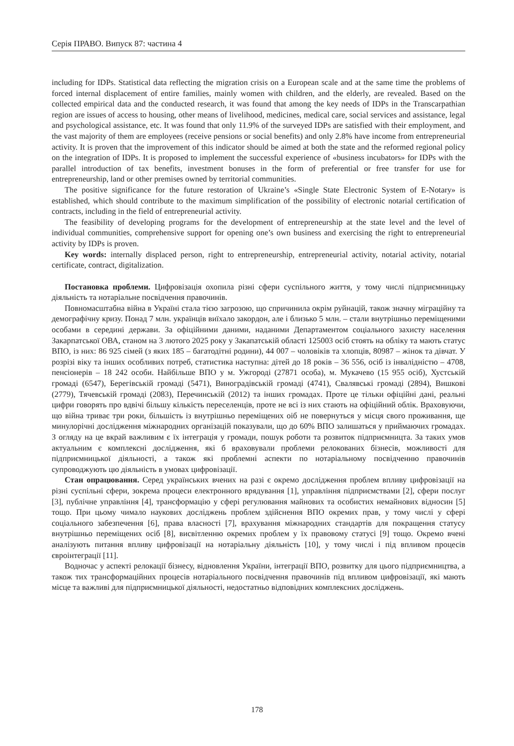Серія ПРАВО. Випуск 87: частина 4
including for IDPs. Statistical data reflecting the migration crisis on a European scale and at the same time the problems of forced internal displacement of entire families, mainly women with children, and the elderly, are revealed. Based on the collected empirical data and the conducted research, it was found that among the key needs of IDPs in the Transcarpathian region are issues of access to housing, other means of livelihood, medicines, medical care, social services and assistance, legal and psychological assistance, etc. It was found that only 11.9% of the surveyed IDPs are satisfied with their employment, and the vast majority of them are employees (receive pensions or social benefits) and only 2.8% have income from entrepreneurial activity. It is proven that the improvement of this indicator should be aimed at both the state and the reformed regional policy on the integration of IDPs. It is proposed to implement the successful experience of «business incubators» for IDPs with the parallel introduction of tax benefits, investment bonuses in the form of preferential or free transfer for use for entrepreneurship, land or other premises owned by territorial communities.
The positive significance for the future restoration of Ukraine’s «Single State Electronic System of E-Notary» is established, which should contribute to the maximum simplification of the possibility of electronic notarial certification of contracts, including in the field of entrepreneurial activity.
The feasibility of developing programs for the development of entrepreneurship at the state level and the level of individual communities, comprehensive support for opening one’s own business and exercising the right to entrepreneurial activity by IDPs is proven.
Key words: internally displaced person, right to entrepreneurship, entrepreneurial activity, notarial activity, notarial certificate, contract, digitalization.
Постановка проблеми. Цифровізація охопила різні сфери суспільного життя, у тому числі підприємницьку діяльність та нотаріальне посвідчення правочинів.
Повномасштабна війна в Україні стала тією загрозою, що спричинила окрім руйнацій, також значну міграційну та демографічну кризу. Понад 7 млн. українців виїхало закордон, але і близько 5 млн. – стали внутрішньо переміщеними особами в середині держави. За офіційними даними, наданими Департаментом соціального захисту населення Закарпатської ОВА, станом на 3 лютого 2025 року у Закапатській області 125003 осіб стоять на обліку та мають статус ВПО, із них: 86 925 сімей (з яких 185 – багатодітні родини), 44 007 – чоловіків та хлопців, 80987 – жінок та дівчат. У розрізі віку та інших особливих потреб, статистика наступна: дітей до 18 років – 36 556, осіб із інвалідністю – 4708, пенсіонерів – 18 242 особи. Найбільше ВПО у м. Ужгороді (27871 особа), м. Мукачево (15 955 осіб), Хустській громаді (6547), Берегівській громаді (5471), Виноградівській громаді (4741), Свалявські громаді (2894), Вишкові (2779), Тячевській громаді (2083), Перечинській (2012) та інших громадах. Проте це тільки офіційні дані, реальні цифри говорять про вдвічі більшу кількість переселенців, проте не всі із них стають на офіційний облік. Враховуючи, що війна триває три роки, більшість із внутрішньо переміщених оіб не повернуться у місця свого проживання, ще минулорічні дослідження міжнародних організацій показували, що до 60% ВПО залишаться у приймаючих громадах. З огляду на це вкрай важливим є їх інтеграція у громади, пошук роботи та розвиток підприємницта. За таких умов актуальним є комплексні дослідження, які б враховували проблеми релокованих бізнесів, можливості для підприємницької діяльності, а також які проблемні аспекти по нотаріальному посвідченню правочинів супроводжують цю діяльність в умовах цифровізації.
Стан опрацювання. Серед українських вчених на разі є окремо дослідження проблем впливу цифровізації на різні суспільні сфери, зокрема процеси електронного врядування [1], управління підприємствами [2], сфери послуг [3], публічне управління [4], трансформацію у сфері регулювання майнових та особистих немайнових відносин [5] тощо. При цьому чимало наукових досліджень проблем здійснення ВПО окремих прав, у тому числі у сфері соціального забезпечення [6], права власності [7], врахування міжнародних стандартів для покращення статусу внутрішньо переміщених осіб [8], висвітленню окремих проблем у їх правовому статусі [9] тощо. Окремо вчені аналізують питання впливу цифровізації на нотаріальну діяльність [10], у тому числі і під впливом процесів євроінтеграції [11].
Водночас у аспекті релокації бізнесу, відновлення України, інтеграції ВПО, розвитку для цього підприємництва, а також тих трансформаційних процесів нотаріального посвідчення правочинів під впливом цифровізації, які мають місце та важливі для підприємницької діяльності, недостатньо відповідних комплексних досліджень.
178